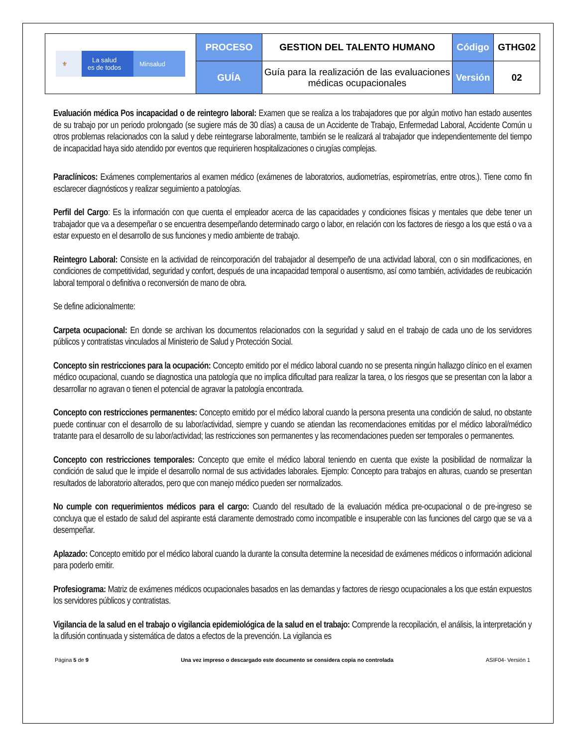| ⚜ La salud es de todos Minsalud | PROCESO | GESTION DEL TALENTO HUMANO | Código | GTHG02 |
| | GUÍA | Guía para la realización de las evaluaciones médicas ocupacionales | Versión | 02 |
Evaluación médica Pos incapacidad o de reintegro laboral: Examen que se realiza a los trabajadores que por algún motivo han estado ausentes de su trabajo por un periodo prolongado (se sugiere más de 30 días) a causa de un Accidente de Trabajo, Enfermedad Laboral, Accidente Común u otros problemas relacionados con la salud y debe reintegrarse laboralmente, también se le realizará al trabajador que independientemente del tiempo de incapacidad haya sido atendido por eventos que requirieren hospitalizaciones o cirugías complejas.
Paraclínicos: Exámenes complementarios al examen médico (exámenes de laboratorios, audiometrías, espirometrías, entre otros.). Tiene como fin esclarecer diagnósticos y realizar seguimiento a patologías.
Perfil del Cargo: Es la información con que cuenta el empleador acerca de las capacidades y condiciones físicas y mentales que debe tener un trabajador que va a desempeñar o se encuentra desempeñando determinado cargo o labor, en relación con los factores de riesgo a los que está o va a estar expuesto en el desarrollo de sus funciones y medio ambiente de trabajo.
Reintegro Laboral: Consiste en la actividad de reincorporación del trabajador al desempeño de una actividad laboral, con o sin modificaciones, en condiciones de competitividad, seguridad y confort, después de una incapacidad temporal o ausentismo, así como también, actividades de reubicación laboral temporal o definitiva o reconversión de mano de obra.
Se define adicionalmente:
Carpeta ocupacional: En donde se archivan los documentos relacionados con la seguridad y salud en el trabajo de cada uno de los servidores públicos y contratistas vinculados al Ministerio de Salud y Protección Social.
Concepto sin restricciones para la ocupación: Concepto emitido por el médico laboral cuando no se presenta ningún hallazgo clínico en el examen médico ocupacional, cuando se diagnostica una patología que no implica dificultad para realizar la tarea, o los riesgos que se presentan con la labor a desarrollar no agravan o tienen el potencial de agravar la patología encontrada.
Concepto con restricciones permanentes: Concepto emitido por el médico laboral cuando la persona presenta una condición de salud, no obstante puede continuar con el desarrollo de su labor/actividad, siempre y cuando se atiendan las recomendaciones emitidas por el médico laboral/médico tratante para el desarrollo de su labor/actividad; las restricciones son permanentes y las recomendaciones pueden ser temporales o permanentes.
Concepto con restricciones temporales: Concepto que emite el médico laboral teniendo en cuenta que existe la posibilidad de normalizar la condición de salud que le impide el desarrollo normal de sus actividades laborales. Ejemplo: Concepto para trabajos en alturas, cuando se presentan resultados de laboratorio alterados, pero que con manejo médico pueden ser normalizados.
No cumple con requerimientos médicos para el cargo: Cuando del resultado de la evaluación médica pre-ocupacional o de pre-ingreso se concluya que el estado de salud del aspirante está claramente demostrado como incompatible e insuperable con las funciones del cargo que se va a desempeñar.
Aplazado: Concepto emitido por el médico laboral cuando la durante la consulta determine la necesidad de exámenes médicos o información adicional para poderlo emitir.
Profesiograma: Matriz de exámenes médicos ocupacionales basados en las demandas y factores de riesgo ocupacionales a los que están expuestos los servidores públicos y contratistas.
Vigilancia de la salud en el trabajo o vigilancia epidemiológica de la salud en el trabajo: Comprende la recopilación, el análisis, la interpretación y la difusión continuada y sistemática de datos a efectos de la prevención. La vigilancia es
Página 5 de 9 Una vez impreso o descargado este documento se considera copia no controlada ASIF04- Versión 1